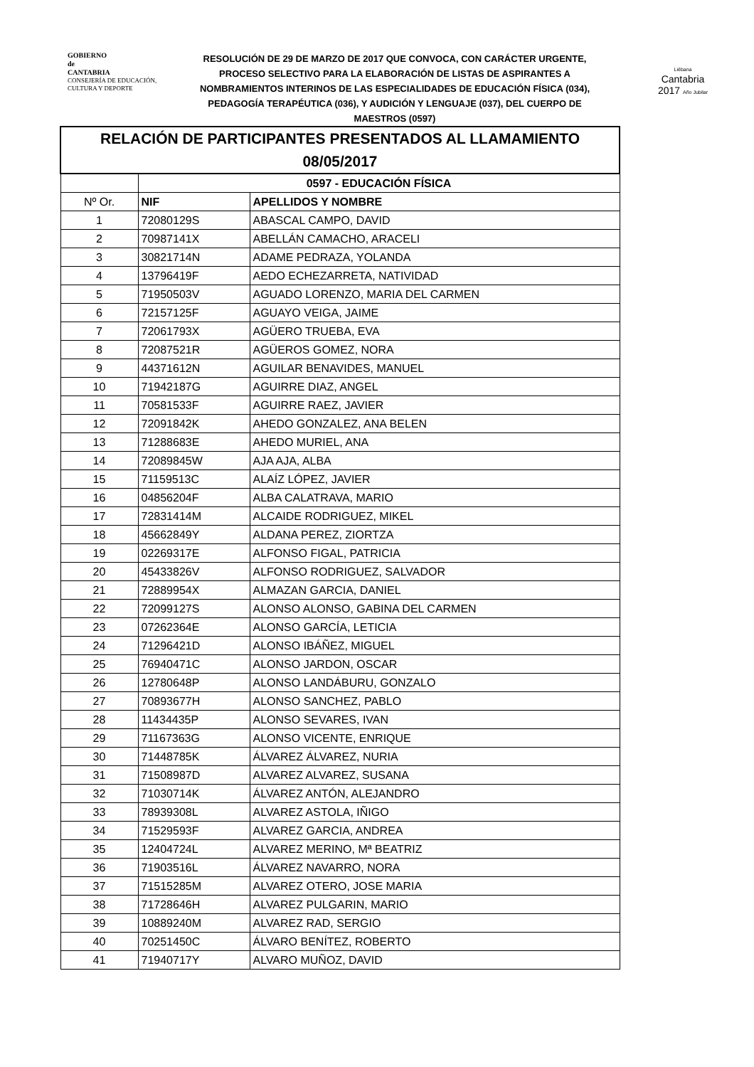GOBIERNO
de
CANTABRIA
CONSEJERÍA DE EDUCACIÓN,
CULTURA Y DEPORTE
RESOLUCIÓN DE 29 DE MARZO DE 2017 QUE CONVOCA, CON CARÁCTER URGENTE, PROCESO SELECTIVO PARA LA ELABORACIÓN DE LISTAS DE ASPIRANTES A NOMBRAMIENTOS INTERINOS DE LAS ESPECIALIDADES DE EDUCACIÓN FÍSICA (034), PEDAGOGÍA TERAPÉUTICA (036), Y AUDICIÓN Y LENGUAJE (037), DEL CUERPO DE MAESTROS (0597)
Liébana
Cantabria
2017 Año Jubilar
| RELACIÓN DE PARTICIPANTES PRESENTADOS AL LLAMAMIENTO 08/05/2017 | | |
| | 0597 - EDUCACIÓN FÍSICA | |
| Nº Or. | NIF | APELLIDOS Y NOMBRE |
| 1 | 72080129S | ABASCAL CAMPO, DAVID |
| 2 | 70987141X | ABELLÁN CAMACHO, ARACELI |
| 3 | 30821714N | ADAME PEDRAZA, YOLANDA |
| 4 | 13796419F | AEDO ECHEZARRETA, NATIVIDAD |
| 5 | 71950503V | AGUADO LORENZO, MARIA DEL CARMEN |
| 6 | 72157125F | AGUAYO VEIGA, JAIME |
| 7 | 72061793X | AGÜERO TRUEBA, EVA |
| 8 | 72087521R | AGÜEROS GOMEZ, NORA |
| 9 | 44371612N | AGUILAR BENAVIDES, MANUEL |
| 10 | 71942187G | AGUIRRE DIAZ, ANGEL |
| 11 | 70581533F | AGUIRRE RAEZ, JAVIER |
| 12 | 72091842K | AHEDO GONZALEZ, ANA BELEN |
| 13 | 71288683E | AHEDO MURIEL, ANA |
| 14 | 72089845W | AJA AJA, ALBA |
| 15 | 71159513C | ALAÍZ LÓPEZ, JAVIER |
| 16 | 04856204F | ALBA CALATRAVA, MARIO |
| 17 | 72831414M | ALCAIDE RODRIGUEZ, MIKEL |
| 18 | 45662849Y | ALDANA PEREZ, ZIORTZA |
| 19 | 02269317E | ALFONSO FIGAL, PATRICIA |
| 20 | 45433826V | ALFONSO RODRIGUEZ, SALVADOR |
| 21 | 72889954X | ALMAZAN GARCIA, DANIEL |
| 22 | 72099127S | ALONSO ALONSO, GABINA DEL CARMEN |
| 23 | 07262364E | ALONSO GARCÍA, LETICIA |
| 24 | 71296421D | ALONSO IBÁÑEZ, MIGUEL |
| 25 | 76940471C | ALONSO JARDON, OSCAR |
| 26 | 12780648P | ALONSO LANDÁBURU, GONZALO |
| 27 | 70893677H | ALONSO SANCHEZ, PABLO |
| 28 | 11434435P | ALONSO SEVARES, IVAN |
| 29 | 71167363G | ALONSO VICENTE, ENRIQUE |
| 30 | 71448785K | ÁLVAREZ ÁLVAREZ, NURIA |
| 31 | 71508987D | ALVAREZ ALVAREZ, SUSANA |
| 32 | 71030714K | ÁLVAREZ ANTÓN, ALEJANDRO |
| 33 | 78939308L | ALVAREZ ASTOLA, IÑIGO |
| 34 | 71529593F | ALVAREZ GARCIA, ANDREA |
| 35 | 12404724L | ALVAREZ MERINO, Mª BEATRIZ |
| 36 | 71903516L | ÁLVAREZ NAVARRO, NORA |
| 37 | 71515285M | ALVAREZ OTERO, JOSE MARIA |
| 38 | 71728646H | ALVAREZ PULGARIN, MARIO |
| 39 | 10889240M | ALVAREZ RAD, SERGIO |
| 40 | 70251450C | ÁLVARO BENÍTEZ, ROBERTO |
| 41 | 71940717Y | ALVARO MUÑOZ, DAVID |